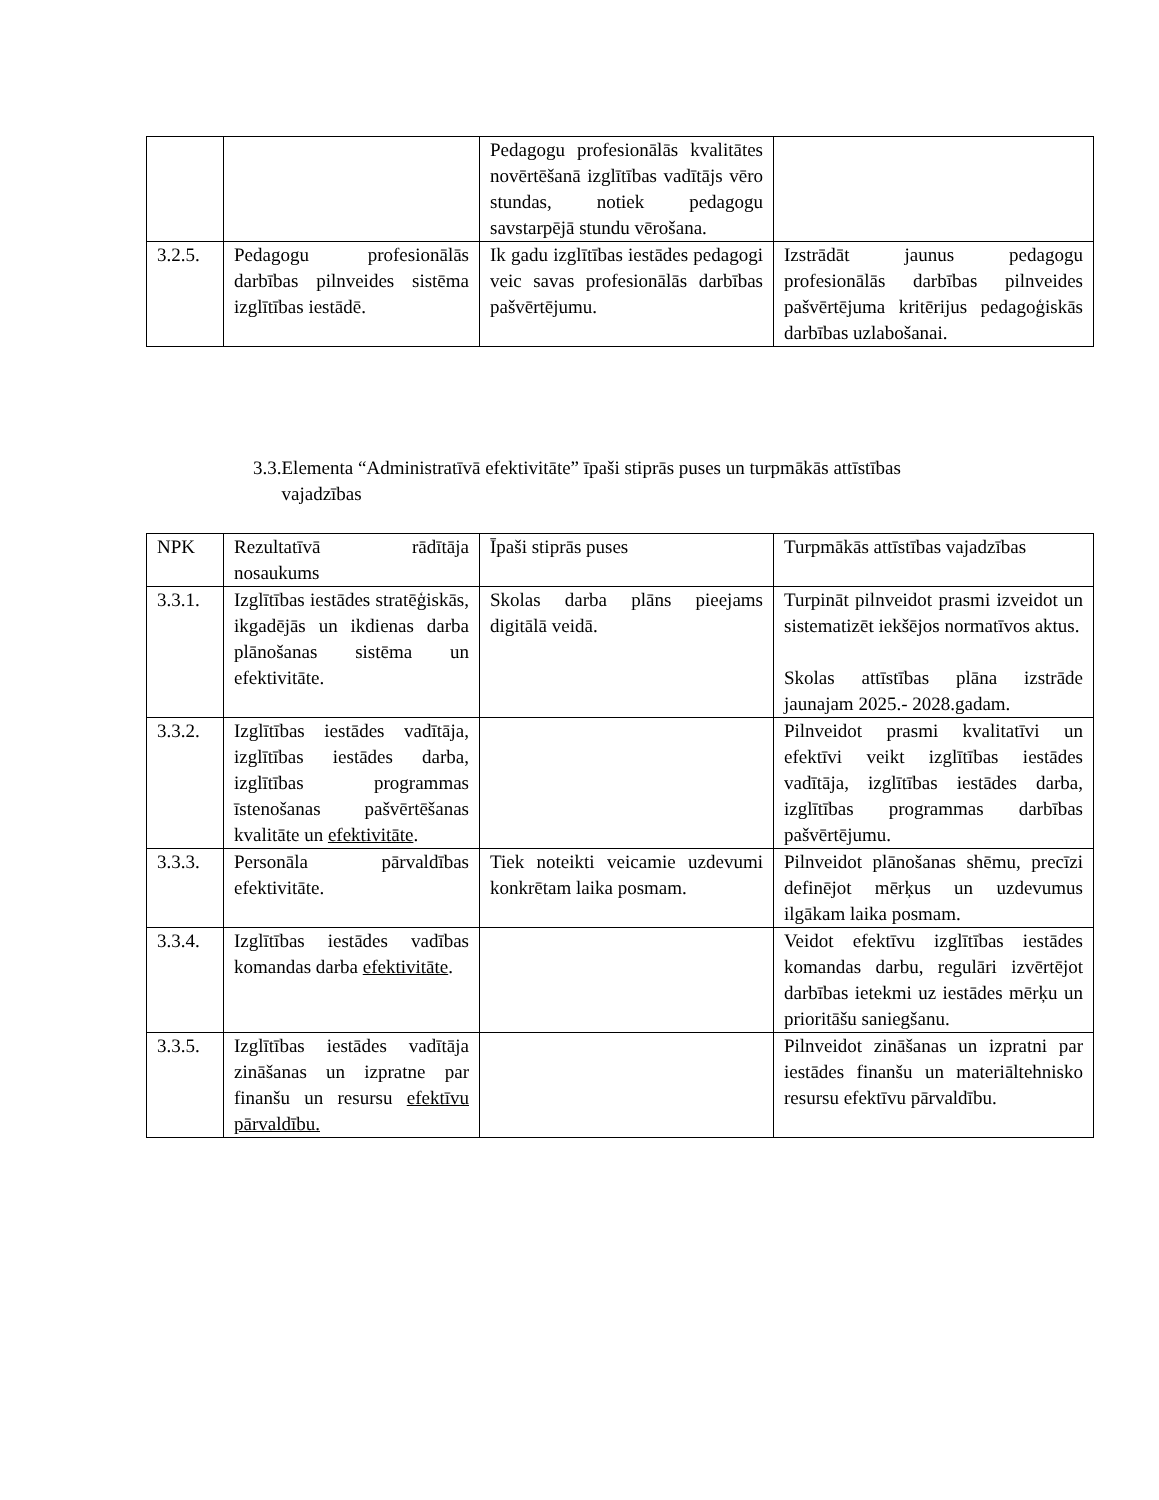| | | Pedagogu profesionālās kvalitātes novērtēšanā izglītības vadītājs vēro stundas, notiek pedagogu savstarpējā stundu vērošana. | |
| 3.2.5. | Pedagogu profesionālās darbības pilnveides sistēma izglītības iestādē. | Ik gadu izglītības iestādes pedagogi veic savas profesionālās darbības pašvērtējumu. | Izstrādāt jaunus pedagogu profesionālās darbības pilnveides pašvērtējuma kritērijus pedagoģiskās darbības uzlabošanai. |
3.3.Elementa “Administratīvā efektivitāte” īpaši stiprās puses un turpmākās attīstības
vajadzības
| NPK | Rezultatīvā rādītāja nosaukums | Īpaši stiprās puses | Turpmākās attīstības vajadzības |
| 3.3.1. | Izglītības iestādes stratēģiskās, ikgadējās un ikdienas darba plānošanas sistēma un efektivitāte. | Skolas darba plāns pieejams digitālā veidā. | Turpināt pilnveidot prasmi izveidot un sistematizēt iekšējos normatīvos aktus. Skolas attīstības plāna izstrāde jaunajam 2025.- 2028.gadam. |
| 3.3.2. | Izglītības iestādes vadītāja, izglītības iestādes darba, izglītības programmas īstenošanas pašvērtēšanas kvalitāte un efektivitāte . | | Pilnveidot prasmi kvalitatīvi un efektīvi veikt izglītības iestādes vadītāja, izglītības iestādes darba, izglītības programmas darbības pašvērtējumu. |
| 3.3.3. | Personāla pārvaldības efektivitāte. | Tiek noteikti veicamie uzdevumi konkrētam laika posmam. | Pilnveidot plānošanas shēmu, precīzi definējot mērķus un uzdevumus ilgākam laika posmam. |
| 3.3.4. | Izglītības iestādes vadības komandas darba efektivitāte . | | Veidot efektīvu izglītības iestādes komandas darbu, regulāri izvērtējot darbības ietekmi uz iestādes mērķu un prioritāšu saniegšanu. |
| 3.3.5. | Izglītības iestādes vadītāja zināšanas un izpratne par finanšu un resursu efektīvu pārvaldību. | | Pilnveidot zināšanas un izpratni par iestādes finanšu un materiāltehnisko resursu efektīvu pārvaldību. |